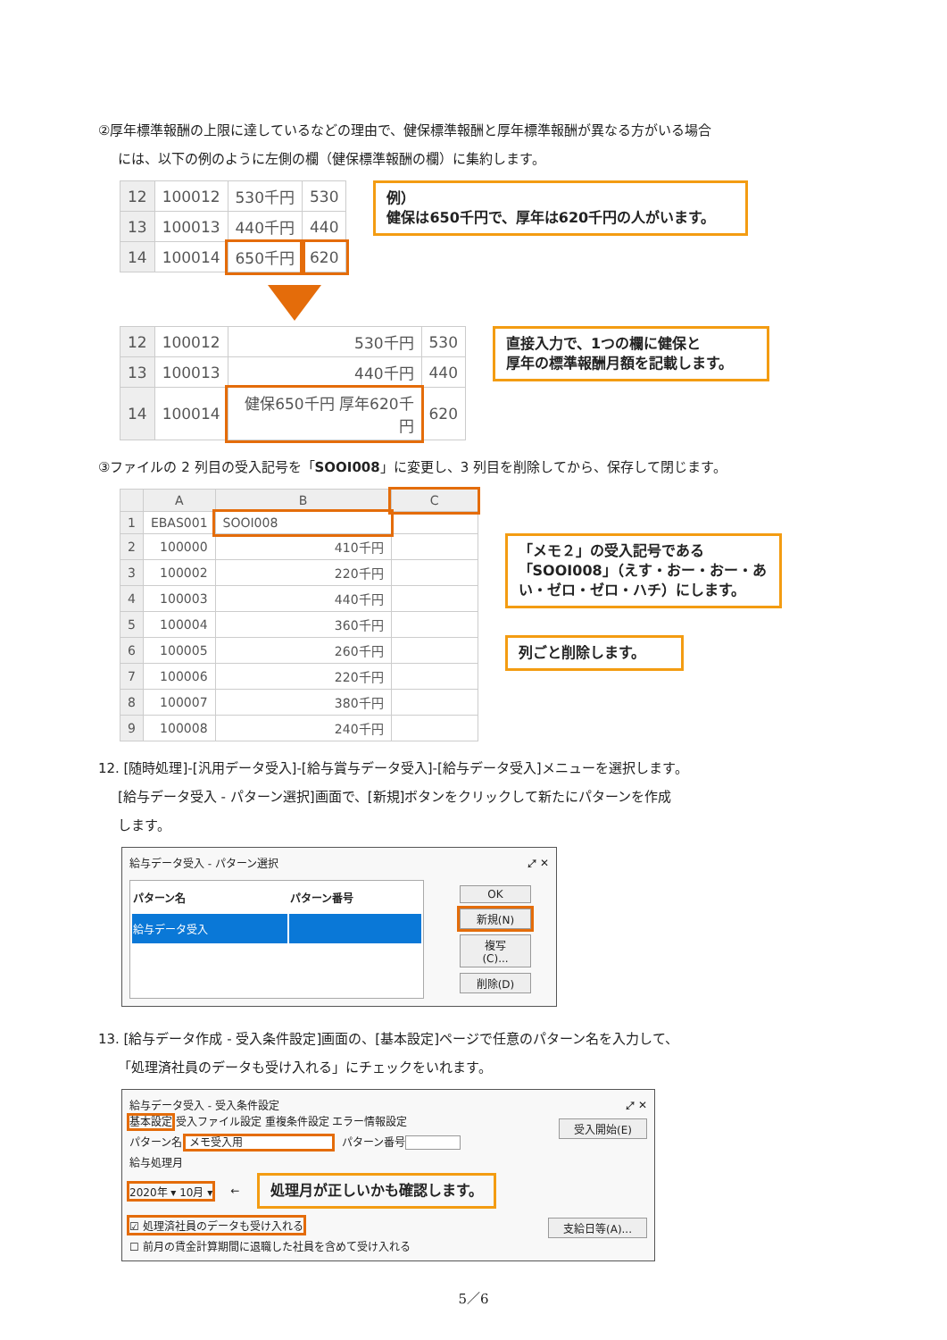②厚年標準報酬の上限に達しているなどの理由で、健保標準報酬と厚年標準報酬が異なる方がいる場合
には、以下の例のように左側の欄（健保標準報酬の欄）に集約します。
| 12 | 100012 | 530千円 | 530 |
| 13 | 100013 | 440千円 | 440 |
| 14 | 100014 | 650千円 | 620 |
例）
健保は650千円で、厚年は620千円の人がいます。
| 12 | 100012 | 530千円 | 530 |
| 13 | 100013 | 440千円 | 440 |
| 14 | 100014 | 健保650千円 厚年620千円 | 620 |
直接入力で、1つの欄に健保と
厚年の標準報酬月額を記載します。
③ファイルの 2 列目の受入記号を「SOOI008」に変更し、3 列目を削除してから、保存して閉じます。
| | A | B | C |
| 1 | EBAS001 | SOOI008 | |
| 2 | 100000 | 410千円 | |
| 3 | 100002 | 220千円 | |
| 4 | 100003 | 440千円 | |
| 5 | 100004 | 360千円 | |
| 6 | 100005 | 260千円 | |
| 7 | 100006 | 220千円 | |
| 8 | 100007 | 380千円 | |
| 9 | 100008 | 240千円 | |
「メモ２」の受入記号である「SOOI008」（えす・おー・おー・あい・ゼロ・ゼロ・ハチ）にします。
列ごと削除します。
12. [随時処理]-[汎用データ受入]-[給与賞与データ受入]-[給与データ受入]メニューを選択します。
[給与データ受入 - パターン選択]画面で、[新規]ボタンをクリックして新たにパターンを作成
します。
給与データ受入 - パターン選択 ⤢ ✕
| パターン名 | パターン番号 |
| --- | --- |
| 給与データ受入 | |
OK
新規(N)
複写(C)...
削除(D)
13. [給与データ作成 - 受入条件設定]画面の、[基本設定]ページで任意のパターン名を入力して、
「処理済社員のデータも受け入れる」にチェックをいれます。
給与データ受入 - 受入条件設定 ⤢ ✕
基本設定 受入ファイル設定 重複条件設定 エラー情報設定 受入開始(E)
パターン名 メモ受入用 パターン番号
給与処理月
2020年 ▾ 10月 ▾ ← 処理月が正しいかも確認します。
☑ 処理済社員のデータも受け入れる
支給日等(A)...
☐ 前月の賃金計算期間に退職した社員を含めて受け入れる
5／6